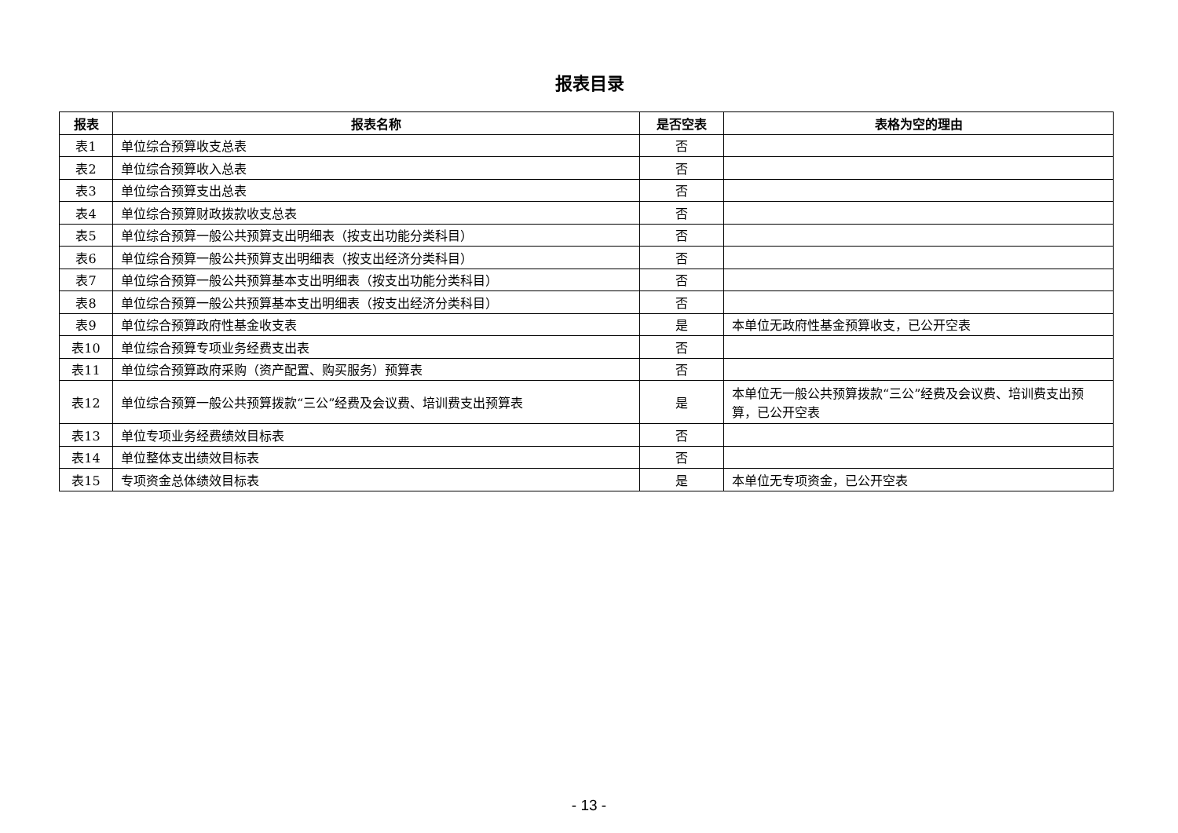报表目录
| 报表 | 报表名称 | 是否空表 | 表格为空的理由 |
| --- | --- | --- | --- |
| 表1 | 单位综合预算收支总表 | 否 | |
| 表2 | 单位综合预算收入总表 | 否 | |
| 表3 | 单位综合预算支出总表 | 否 | |
| 表4 | 单位综合预算财政拨款收支总表 | 否 | |
| 表5 | 单位综合预算一般公共预算支出明细表（按支出功能分类科目） | 否 | |
| 表6 | 单位综合预算一般公共预算支出明细表（按支出经济分类科目） | 否 | |
| 表7 | 单位综合预算一般公共预算基本支出明细表（按支出功能分类科目） | 否 | |
| 表8 | 单位综合预算一般公共预算基本支出明细表（按支出经济分类科目） | 否 | |
| 表9 | 单位综合预算政府性基金收支表 | 是 | 本单位无政府性基金预算收支，已公开空表 |
| 表10 | 单位综合预算专项业务经费支出表 | 否 | |
| 表11 | 单位综合预算政府采购（资产配置、购买服务）预算表 | 否 | |
| 表12 | 单位综合预算一般公共预算拨款“三公”经费及会议费、培训费支出预算表 | 是 | 本单位无一般公共预算拨款“三公”经费及会议费、培训费支出预算，已公开空表 |
| 表13 | 单位专项业务经费绩效目标表 | 否 | |
| 表14 | 单位整体支出绩效目标表 | 否 | |
| 表15 | 专项资金总体绩效目标表 | 是 | 本单位无专项资金，已公开空表 |
- 13 -